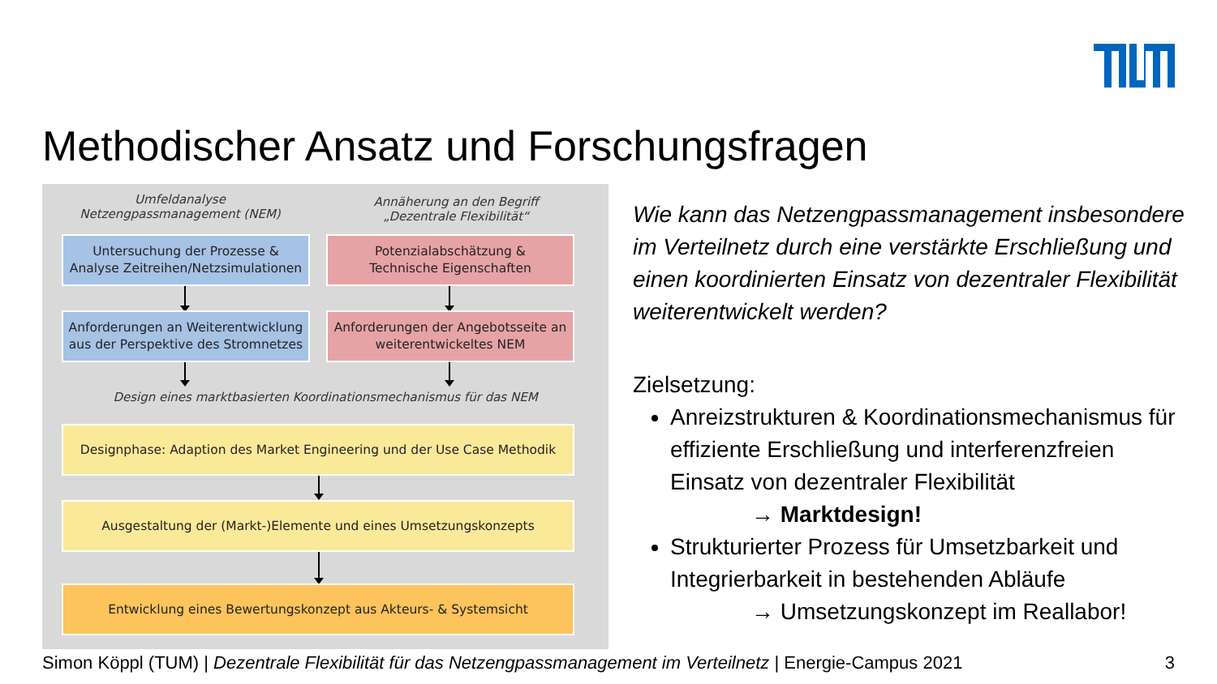Methodischer Ansatz und Forschungsfragen
Umfeldanalyse
Netzengpassmanagement (NEM)
Annäherung an den Begriff
„Dezentrale Flexibilität“
Untersuchung der Prozesse &
Analyse Zeitreihen/Netzsimulationen
Potenzialabschätzung &
Technische Eigenschaften
Anforderungen an Weiterentwicklung
aus der Perspektive des Stromnetzes
Anforderungen der Angebotsseite an
weiterentwickeltes NEM
Design eines marktbasierten Koordinationsmechanismus für das NEM
Designphase: Adaption des Market Engineering und der Use Case Methodik
Ausgestaltung der (Markt-)Elemente und eines Umsetzungskonzepts
Entwicklung eines Bewertungskonzept aus Akteurs- & Systemsicht
Wie kann das Netzengpassmanagement insbesondere im Verteilnetz durch eine verstärkte Erschließung und einen koordinierten Einsatz von dezentraler Flexibilität weiterentwickelt werden?
Zielsetzung:
Anreizstrukturen & Koordinationsmechanismus für effiziente Erschließung und interferenzfreien Einsatz von dezentraler Flexibilität
→ Marktdesign!
Strukturierter Prozess für Umsetzbarkeit und Integrierbarkeit in bestehenden Abläufe
→ Umsetzungskonzept im Reallabor!
Simon Köppl (TUM) | Dezentrale Flexibilität für das Netzengpassmanagement im Verteilnetz | Energie-Campus 2021 3